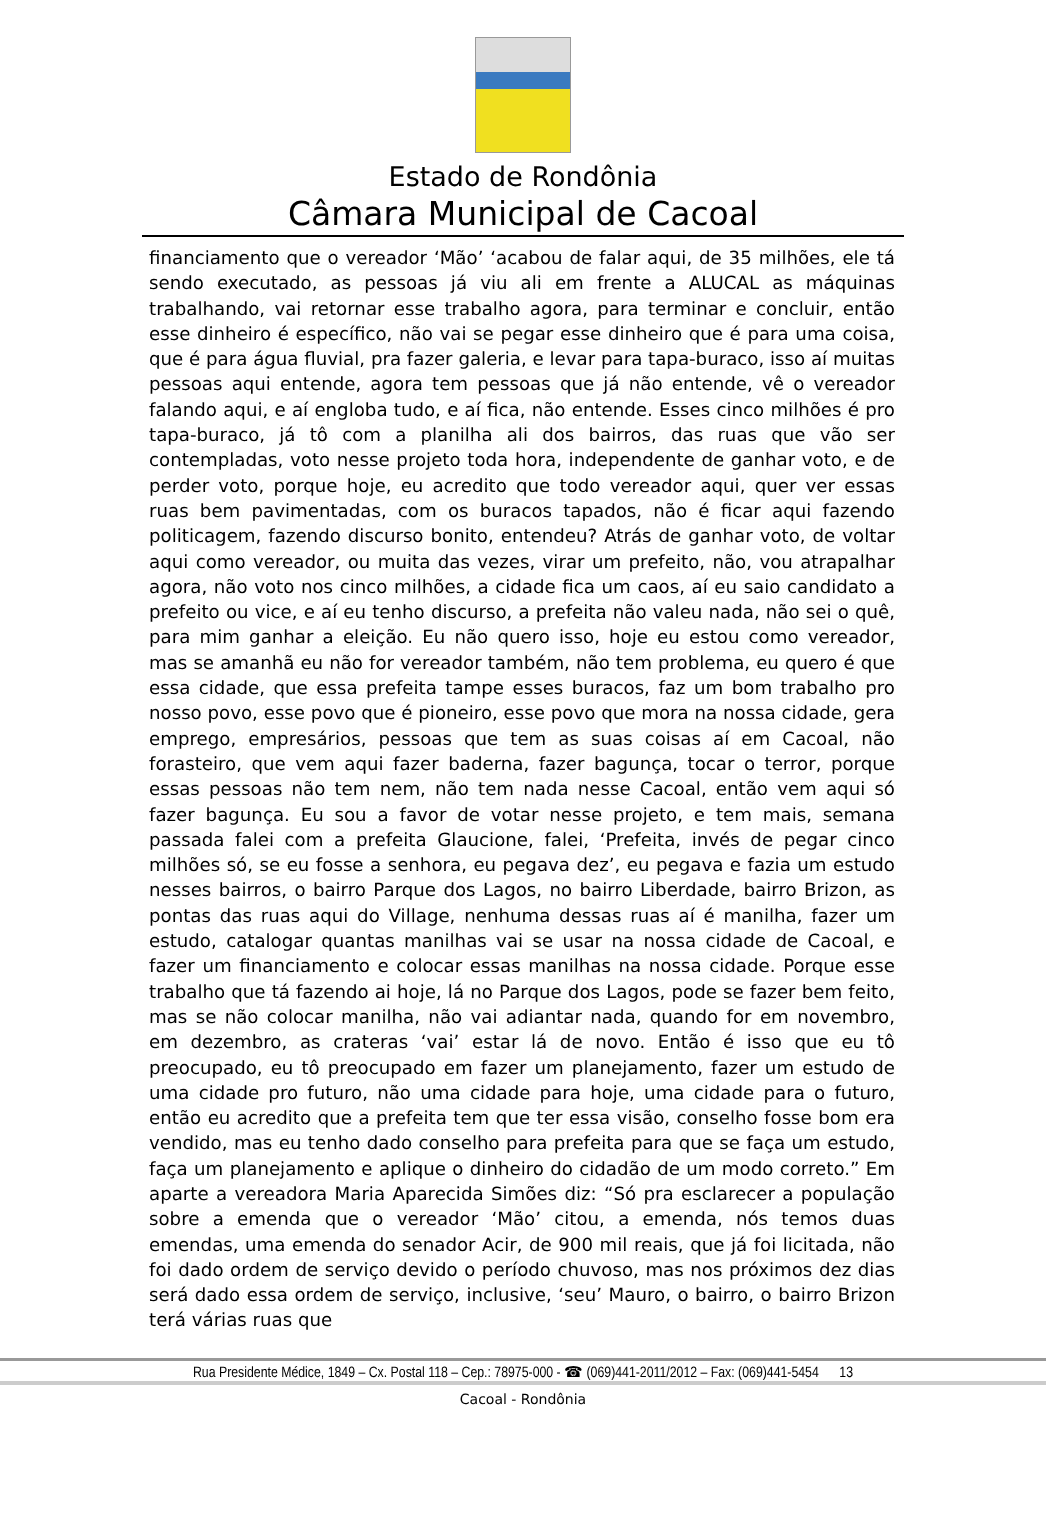Estado de Rondônia
Câmara Municipal de Cacoal
financiamento que o vereador ‘Mão’ ‘acabou de falar aqui, de 35 milhões, ele tá sendo executado, as pessoas já viu ali em frente a ALUCAL as máquinas trabalhando, vai retornar esse trabalho agora, para terminar e concluir, então esse dinheiro é específico, não vai se pegar esse dinheiro que é para uma coisa, que é para água fluvial, pra fazer galeria, e levar para tapa-buraco, isso aí muitas pessoas aqui entende, agora tem pessoas que já não entende, vê o vereador falando aqui, e aí engloba tudo, e aí fica, não entende. Esses cinco milhões é pro tapa-buraco, já tô com a planilha ali dos bairros, das ruas que vão ser contempladas, voto nesse projeto toda hora, independente de ganhar voto, e de perder voto, porque hoje, eu acredito que todo vereador aqui, quer ver essas ruas bem pavimentadas, com os buracos tapados, não é ficar aqui fazendo politicagem, fazendo discurso bonito, entendeu? Atrás de ganhar voto, de voltar aqui como vereador, ou muita das vezes, virar um prefeito, não, vou atrapalhar agora, não voto nos cinco milhões, a cidade fica um caos, aí eu saio candidato a prefeito ou vice, e aí eu tenho discurso, a prefeita não valeu nada, não sei o quê, para mim ganhar a eleição. Eu não quero isso, hoje eu estou como vereador, mas se amanhã eu não for vereador também, não tem problema, eu quero é que essa cidade, que essa prefeita tampe esses buracos, faz um bom trabalho pro nosso povo, esse povo que é pioneiro, esse povo que mora na nossa cidade, gera emprego, empresários, pessoas que tem as suas coisas aí em Cacoal, não forasteiro, que vem aqui fazer baderna, fazer bagunça, tocar o terror, porque essas pessoas não tem nem, não tem nada nesse Cacoal, então vem aqui só fazer bagunça. Eu sou a favor de votar nesse projeto, e tem mais, semana passada falei com a prefeita Glaucione, falei, ‘Prefeita, invés de pegar cinco milhões só, se eu fosse a senhora, eu pegava dez’, eu pegava e fazia um estudo nesses bairros, o bairro Parque dos Lagos, no bairro Liberdade, bairro Brizon, as pontas das ruas aqui do Village, nenhuma dessas ruas aí é manilha, fazer um estudo, catalogar quantas manilhas vai se usar na nossa cidade de Cacoal, e fazer um financiamento e colocar essas manilhas na nossa cidade. Porque esse trabalho que tá fazendo ai hoje, lá no Parque dos Lagos, pode se fazer bem feito, mas se não colocar manilha, não vai adiantar nada, quando for em novembro, em dezembro, as crateras ‘vai’ estar lá de novo. Então é isso que eu tô preocupado, eu tô preocupado em fazer um planejamento, fazer um estudo de uma cidade pro futuro, não uma cidade para hoje, uma cidade para o futuro, então eu acredito que a prefeita tem que ter essa visão, conselho fosse bom era vendido, mas eu tenho dado conselho para prefeita para que se faça um estudo, faça um planejamento e aplique o dinheiro do cidadão de um modo correto.” Em aparte a vereadora Maria Aparecida Simões diz: “Só pra esclarecer a população sobre a emenda que o vereador ‘Mão’ citou, a emenda, nós temos duas emendas, uma emenda do senador Acir, de 900 mil reais, que já foi licitada, não foi dado ordem de serviço devido o período chuvoso, mas nos próximos dez dias será dado essa ordem de serviço, inclusive, ‘seu’ Mauro, o bairro, o bairro Brizon terá várias ruas que
Rua Presidente Médice, 1849 – Cx. Postal 118 – Cep.: 78975-000 - ☎ (069)441-2011/2012 – Fax: (069)441-5454 13
Cacoal - Rondônia